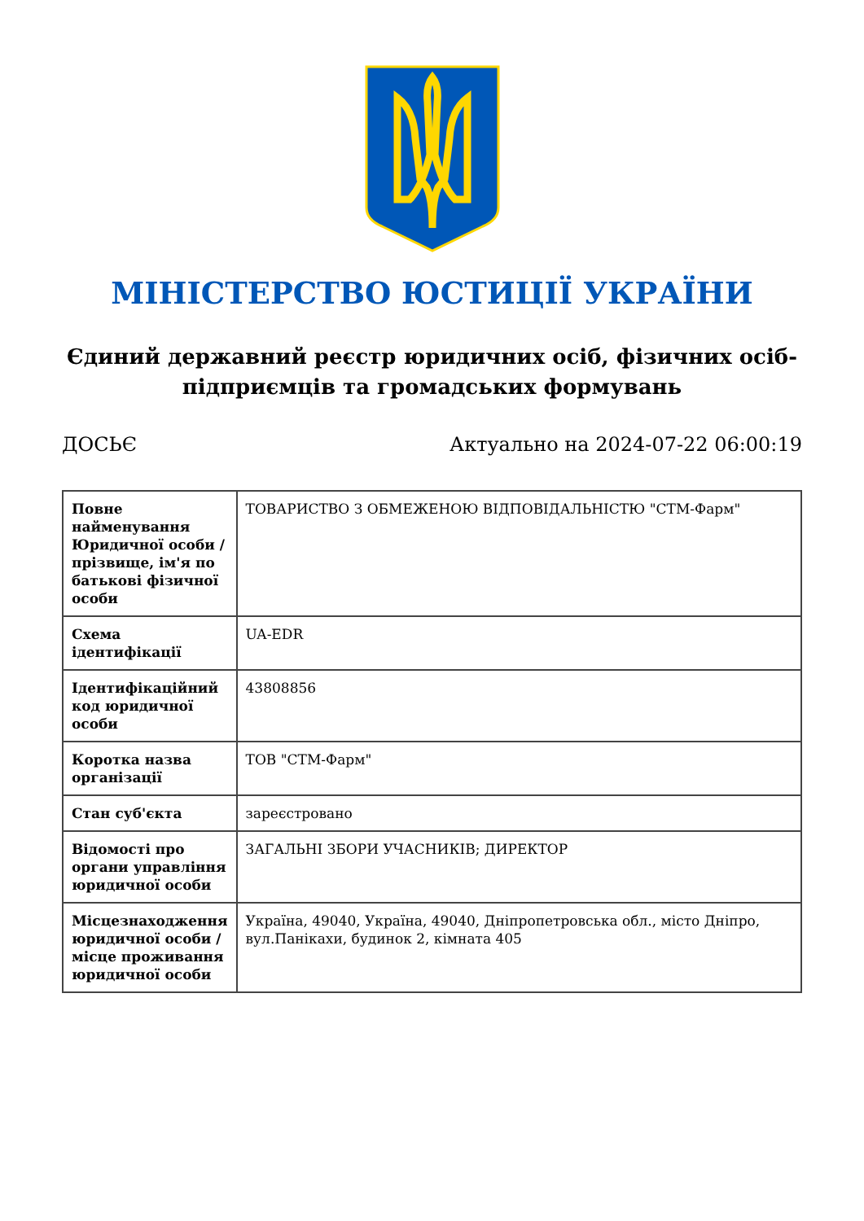МІНІСТЕРСТВО ЮСТИЦІЇ УКРАЇНИ
Єдиний державний реєстр юридичних осіб, фізичних осіб-підприємців та громадських формувань
ДОСЬЄ Актуально на 2024-07-22 06:00:19
| Повне найменування Юридичної особи / прізвище, ім'я по батькові фізичної особи | ТОВАРИСТВО З ОБМЕЖЕНОЮ ВІДПОВІДАЛЬНІСТЮ "СТМ-Фарм" |
| Схема ідентифікації | UA-EDR |
| Ідентифікаційний код юридичної особи | 43808856 |
| Коротка назва організації | ТОВ "СТМ-Фарм" |
| Стан суб'єкта | зареєстровано |
| Відомості про органи управління юридичної особи | ЗАГАЛЬНІ ЗБОРИ УЧАСНИКІВ; ДИРЕКТОР |
| Місцезнаходження юридичної особи / місце проживання юридичної особи | Україна, 49040, Україна, 49040, Дніпропетровська обл., місто Дніпро, вул.Панікахи, будинок 2, кімната 405 |